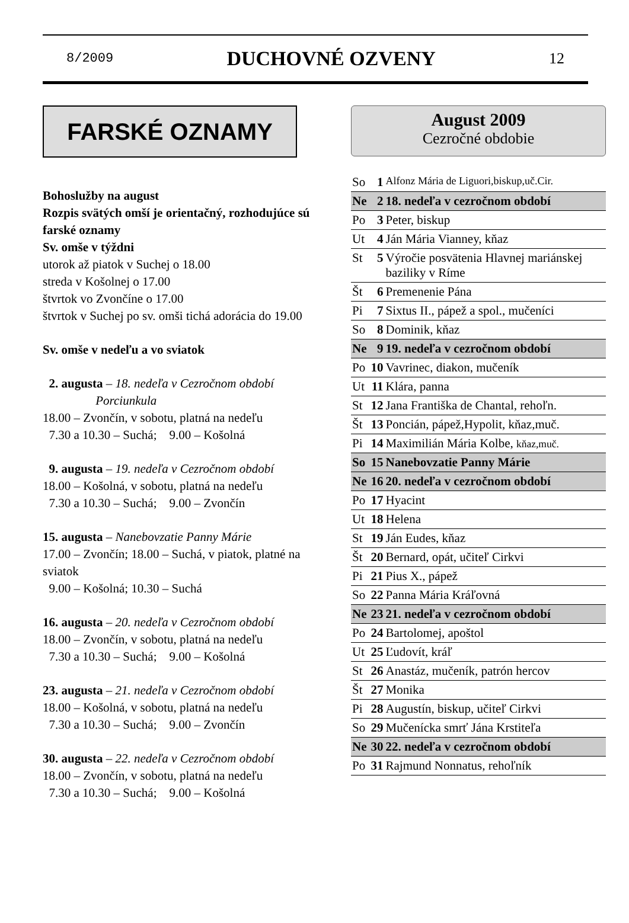8/2009 DUCHOVNÉ OZVENY 12
FARSKÉ OZNAMY
Bohoslužby na august
Rozpis svätých omší je orientačný, rozhodujúce sú farské oznamy
Sv. omše v týždni
utorok až piatok v Suchej o 18.00
streda v Košolnej o 17.00
štvrtok vo Zvončíne o 17.00
štvrtok v Suchej po sv. omši tichá adorácia do 19.00
Sv. omše v nedeľu a vo sviatok
2. augusta – 18. nedeľa v Cezročnom období
Porciunkula
18.00 – Zvončín, v sobotu, platná na nedeľu
7.30 a 10.30 – Suchá; 9.00 – Košolná
9. augusta – 19. nedeľa v Cezročnom období
18.00 – Košolná, v sobotu, platná na nedeľu
7.30 a 10.30 – Suchá; 9.00 – Zvončín
15. augusta – Nanebovzatie Panny Márie
17.00 – Zvončín; 18.00 – Suchá, v piatok, platné na sviatok
9.00 – Košolná; 10.30 – Suchá
16. augusta – 20. nedeľa v Cezročnom období
18.00 – Zvončín, v sobotu, platná na nedeľu
7.30 a 10.30 – Suchá; 9.00 – Košolná
23. augusta – 21. nedeľa v Cezročnom období
18.00 – Košolná, v sobotu, platná na nedeľu
7.30 a 10.30 – Suchá; 9.00 – Zvončín
30. augusta – 22. nedeľa v Cezročnom období
18.00 – Zvončín, v sobotu, platná na nedeľu
7.30 a 10.30 – Suchá; 9.00 – Košolná
August 2009
Cezročné obdobie
| So | 1 | Alfonz Mária de Liguori,biskup,uč.Cir. |
| Ne | 2 | 18. nedeľa v cezročnom období |
| Po | 3 | Peter, biskup |
| Ut | 4 | Ján Mária Vianney, kňaz |
| St | 5 | Výročie posvätenia Hlavnej mariánskej baziliky v Ríme |
| Št | 6 | Premenenie Pána |
| Pi | 7 | Sixtus II., pápež a spol., mučeníci |
| So | 8 | Dominik, kňaz |
| Ne | 9 | 19. nedeľa v cezročnom období |
| Po | 10 | Vavrinec, diakon, mučeník |
| Ut | 11 | Klára, panna |
| St | 12 | Jana Františka de Chantal, rehoľn. |
| Št | 13 | Poncián, pápež,Hypolit, kňaz,muč. |
| Pi | 14 | Maximilián Mária Kolbe, kňaz,muč. |
| So | 15 | Nanebovzatie Panny Márie |
| Ne | 16 | 20. nedeľa v cezročnom období |
| Po | 17 | Hyacint |
| Ut | 18 | Helena |
| St | 19 | Ján Eudes, kňaz |
| Št | 20 | Bernard, opát, učiteľ Cirkvi |
| Pi | 21 | Pius X., pápež |
| So | 22 | Panna Mária Kráľovná |
| Ne | 23 | 21. nedeľa v cezročnom období |
| Po | 24 | Bartolomej, apoštol |
| Ut | 25 | Ľudovít, kráľ |
| St | 26 | Anastáz, mučeník, patrón hercov |
| Št | 27 | Monika |
| Pi | 28 | Augustín, biskup, učiteľ Cirkvi |
| So | 29 | Mučenícka smrť Jána Krstiteľa |
| Ne | 30 | 22. nedeľa v cezročnom období |
| Po | 31 | Rajmund Nonnatus, rehoľník |